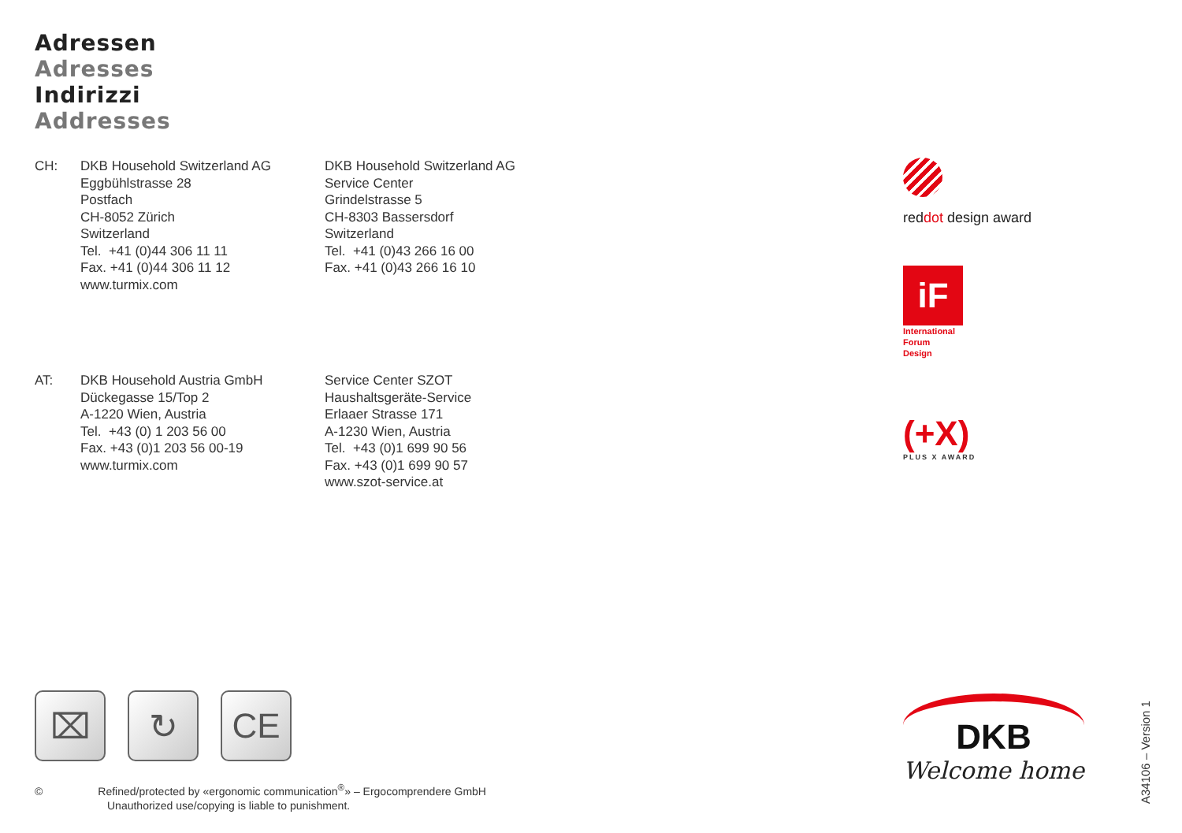Adressen
Adresses
Indirizzi
Addresses
CH: DKB Household Switzerland AG
Eggbühlstrasse 28
Postfach
CH-8052 Zürich
Switzerland
Tel. +41 (0)44 306 11 11
Fax. +41 (0)44 306 11 12
www.turmix.com
DKB Household Switzerland AG
Service Center
Grindelstrasse 5
CH-8303 Bassersdorf
Switzerland
Tel. +41 (0)43 266 16 00
Fax. +41 (0)43 266 16 10
AT: DKB Household Austria GmbH
Dückegasse 15/Top 2
A-1220 Wien, Austria
Tel. +43 (0) 1 203 56 00
Fax. +43 (0)1 203 56 00-19
www.turmix.com
Service Center SZOT
Haushaltsgeräte-Service
Erlaaer Strasse 171
A-1230 Wien, Austria
Tel. +43 (0)1 699 90 56
Fax. +43 (0)1 699 90 57
www.szot-service.at
reddot design award
iF
International
Forum
Design
(+X)
PLUS X AWARD
⌧ ↻ CE
© Refined/protected by «ergonomic communication<sup>®</sup>» – Ergocomprendere GmbH
Unauthorized use/copying is liable to punishment.
DKB
Welcome home
A34106 – Version 1